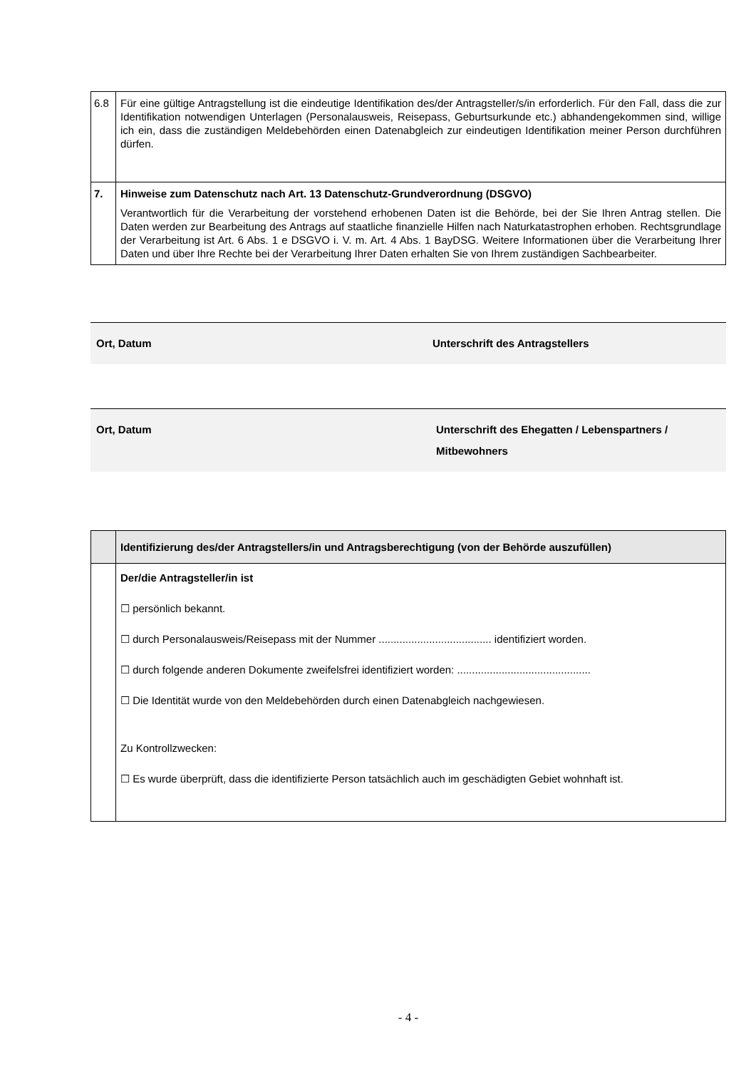| 6.8 | Für eine gültige Antragstellung ist die eindeutige Identifikation des/der Antragsteller/s/in erforderlich. Für den Fall, dass die zur Identifikation notwendigen Unterlagen (Personalausweis, Reisepass, Geburtsurkunde etc.) abhandengekommen sind, willige ich ein, dass die zuständigen Meldebehörden einen Datenabgleich zur eindeutigen Identifikation meiner Person durchführen dürfen. |
| 7. | Hinweise zum Datenschutz nach Art. 13 Datenschutz-Grundverordnung (DSGVO) Verantwortlich für die Verarbeitung der vorstehend erhobenen Daten ist die Behörde, bei der Sie Ihren Antrag stellen. Die Daten werden zur Bearbeitung des Antrags auf staatliche finanzielle Hilfen nach Naturkatastrophen erhoben. Rechtsgrundlage der Verarbeitung ist Art. 6 Abs. 1 e DSGVO i. V. m. Art. 4 Abs. 1 BayDSG. Weitere Informationen über die Verarbeitung Ihrer Daten und über Ihre Rechte bei der Verarbeitung Ihrer Daten erhalten Sie von Ihrem zuständigen Sachbearbeiter. |
Ort, Datum Unterschrift des Antragstellers
Ort, Datum Unterschrift des Ehegatten / Lebenspartners /
Mitbewohners
| | Identifizierung des/der Antragstellers/in und Antragsberechtigung (von der Behörde auszufüllen) |
| | Der/die Antragsteller/in ist ☐ persönlich bekannt. ☐ durch Personalausweis/Reisepass mit der Nummer ...................................... identifiziert worden. ☐ durch folgende anderen Dokumente zweifelsfrei identifiziert worden: ............................................. ☐ Die Identität wurde von den Meldebehörden durch einen Datenabgleich nachgewiesen. Zu Kontrollzwecken: ☐ Es wurde überprüft, dass die identifizierte Person tatsächlich auch im geschädigten Gebiet wohnhaft ist. |
- 4 -